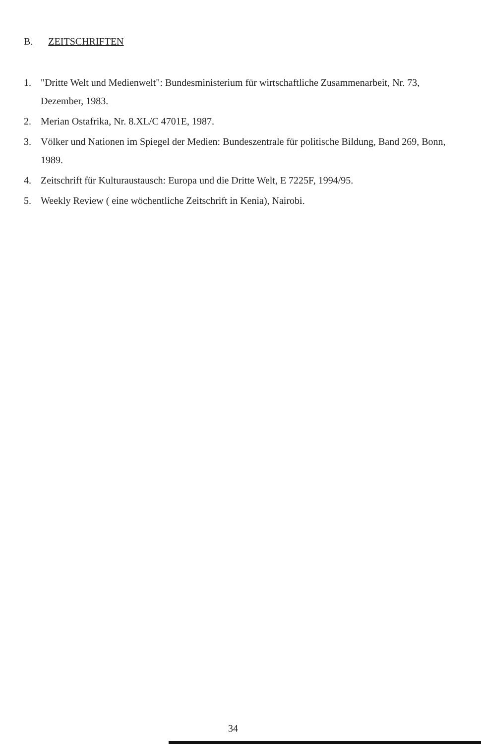B. ZEITSCHRIFTEN
1. "Dritte Welt und Medienwelt": Bundesministerium für wirtschaftliche Zusammenarbeit, Nr. 73, Dezember, 1983.
2. Merian Ostafrika, Nr. 8.XL/C 4701E, 1987.
3. Völker und Nationen im Spiegel der Medien: Bundeszentrale für politische Bildung, Band 269, Bonn, 1989.
4. Zeitschrift für Kulturaustausch: Europa und die Dritte Welt, E 7225F, 1994/95.
5. Weekly Review ( eine wöchentliche Zeitschrift in Kenia), Nairobi.
34